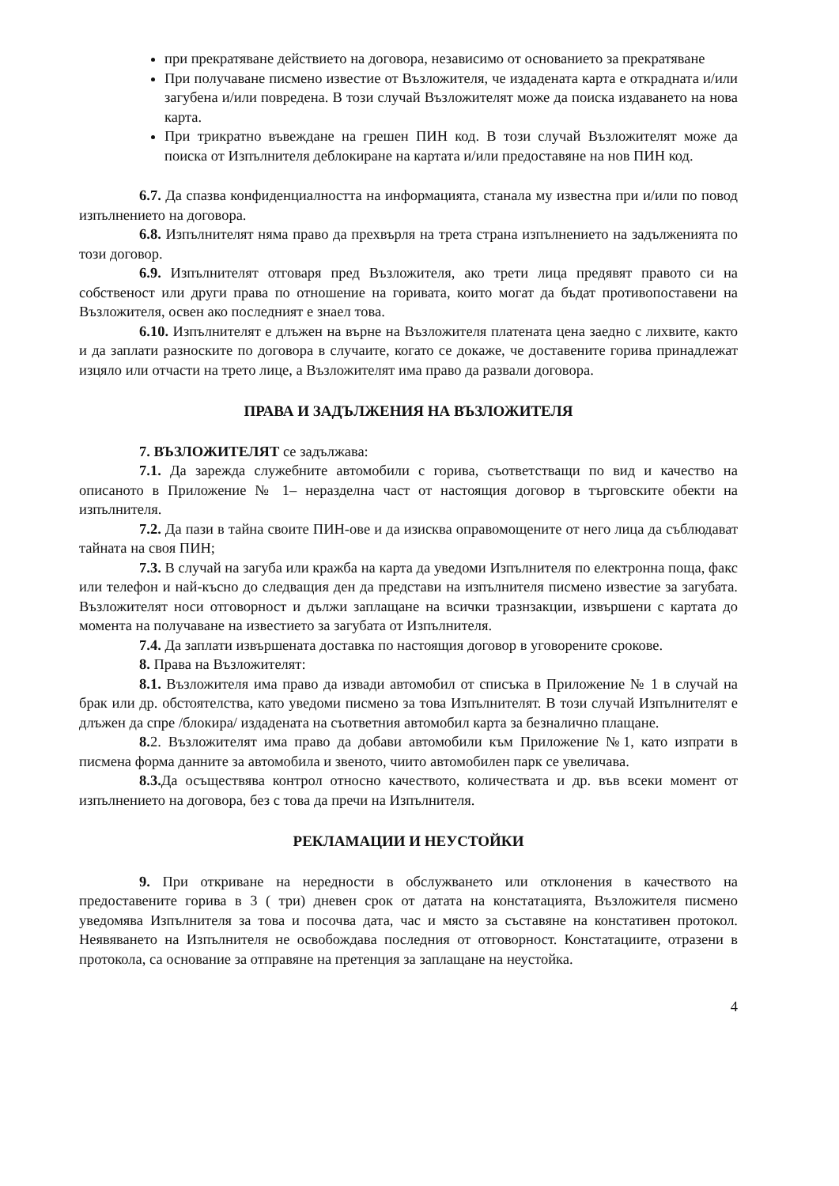при прекратяване действието на договора, независимо от основанието за прекратяване
При получаване писмено известие от Възложителя, че издадената карта е открадната и/или загубена и/или повредена. В този случай Възложителят може да поиска издаването на нова карта.
При трикратно въвеждане на грешен ПИН код. В този случай Възложителят може да поиска от Изпълнителя деблокиране на картата и/или предоставяне на нов ПИН код.
6.7. Да спазва конфиденциалността на информацията, станала му известна при и/или по повод изпълнението на договора.
6.8. Изпълнителят няма право да прехвърля на трета страна изпълнението на задълженията по този договор.
6.9. Изпълнителят отговаря пред Възложителя, ако трети лица предявят правото си на собственост или други права по отношение на горивата, които могат да бъдат противопоставени на Възложителя, освен ако последният е знаел това.
6.10. Изпълнителят е длъжен на върне на Възложителя платената цена заедно с лихвите, както и да заплати разноските по договора в случаите, когато се докаже, че доставените горива принадлежат изцяло или отчасти на трето лице, а Възложителят има право да развали договора.
ПРАВА И ЗАДЪЛЖЕНИЯ НА ВЪЗЛОЖИТЕЛЯ
7. ВЪЗЛОЖИТЕЛЯТ се задължава:
7.1. Да зарежда служебните автомобили с горива, съответстващи по вид и качество на описаното в Приложение № 1– неразделна част от настоящия договор в търговските обекти на изпълнителя.
7.2. Да пази в тайна своите ПИН-ове и да изисква оправомощените от него лица да съблюдават тайната на своя ПИН;
7.3. В случай на загуба или кражба на карта да уведоми Изпълнителя по електронна поща, факс или телефон и най-късно до следващия ден да представи на изпълнителя писмено известие за загубата. Възложителят носи отговорност и дължи заплащане на всички тразнзакции, извършени с картата до момента на получаване на известието за загубата от Изпълнителя.
7.4. Да заплати извършената доставка по настоящия договор в уговорените срокове.
8. Права на Възложителят:
8.1. Възложителя има право да извади автомобил от списъка в Приложение № 1 в случай на брак или др. обстоятелства, като уведоми писмено за това Изпълнителят. В този случай Изпълнителят е длъжен да спре /блокира/ издадената на съответния автомобил карта за безналично плащане.
8. 2. Възложителят има право да добави автомобили към Приложение №1, като изпрати в писмена форма данните за автомобила и звеното, чиито автомобилен парк се увеличава.
8.3. Да осъществява контрол относно качеството, количествата и др. във всеки момент от изпълнението на договора, без с това да пречи на Изпълнителя.
РЕКЛАМАЦИИ И НЕУСТОЙКИ
9. При откриване на нередности в обслужването или отклонения в качеството на предоставените горива в 3 ( три) дневен срок от датата на констатацията, Възложителя писмено уведомява Изпълнителя за това и посочва дата, час и място за съставяне на констативен протокол. Неявяването на Изпълнителя не освобождава последния от отговорност. Констатациите, отразени в протокола, са основание за отправяне на претенция за заплащане на неустойка.
4